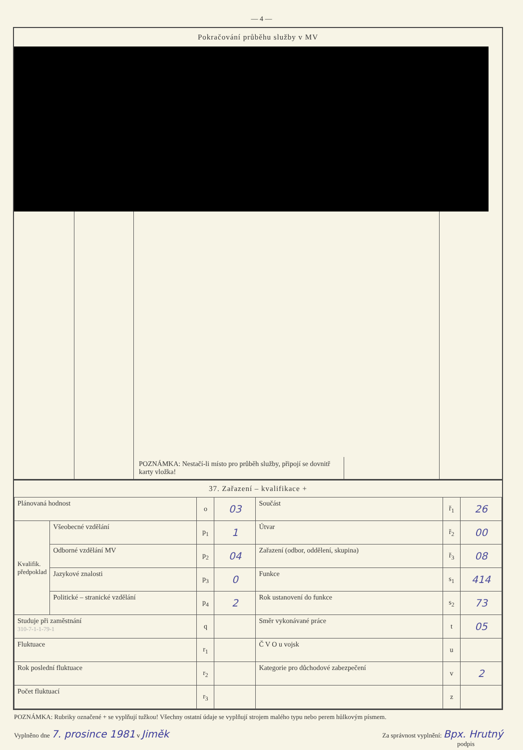— 4 —
Pokračování průběhu služby v MV
POZNÁMKA: Nestačí-li místo pro průběh služby, připojí se dovnitř karty vložka!
37. Zařazení – kvalifikace +
| Plánovaná hodnost | | o | 03 | Součást | ř<sub>1</sub> | 26 |
| Kvalifik. předpoklad | Všeobecné vzdělání | p<sub>1</sub> | 1 | Útvar | ř<sub>2</sub> | 00 |
| | Odborné vzdělání MV | p<sub>2</sub> | 04 | Zařazení (odbor, oddělení, skupina) | ř<sub>3</sub> | 08 |
| | Jazykové znalosti | p<sub>3</sub> | 0 | Funkce | s<sub>1</sub> | 414 |
| | Politické – stranické vzdělání | p<sub>4</sub> | 2 | Rok ustanovení do funkce | s<sub>2</sub> | 73 |
| Studuje při zaměstnání 310-7-1-1-79-1 | | q | | Směr vykonávané práce | t | 05 |
| Fluktuace | | r<sub>1</sub> | | Č V O u vojsk | u | |
| Rok poslední fluktuace | | r<sub>2</sub> | | Kategorie pro důchodové zabezpečení | v | 2 |
| Počet fluktuací | | r<sub>3</sub> | | | z | |
POZNÁMKA: Rubriky označené + se vyplňují tužkou! Všechny ostatní údaje se vyplňují strojem malého typu nebo perem hůlkovým písmem.
Vyplněno dne 7. prosince 1981 v Jiměk
Za správnost vyplnění: Bpx. Hrutný
podpis